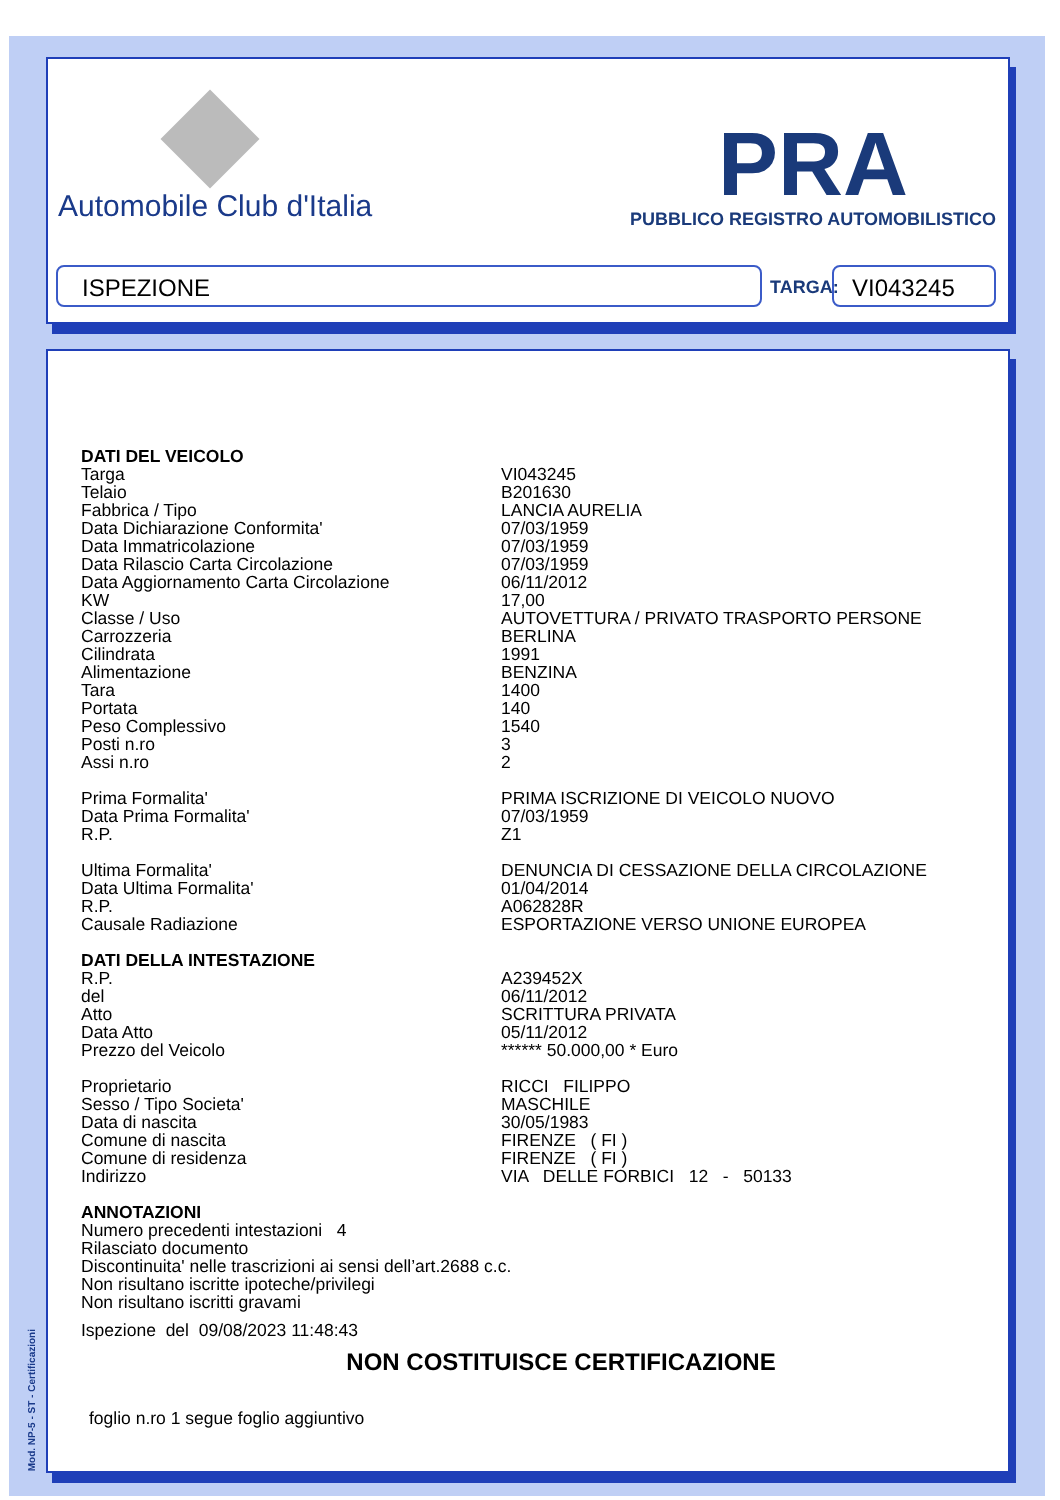Automobile Club d'Italia
PRA
PUBBLICO REGISTRO AUTOMOBILISTICO
ISPEZIONE TARGA: VI043245
| DATI DEL VEICOLO | |
| Targa | VI043245 |
| Telaio | B201630 |
| Fabbrica / Tipo | LANCIA AURELIA |
| Data Dichiarazione Conformita' | 07/03/1959 |
| Data Immatricolazione | 07/03/1959 |
| Data Rilascio Carta Circolazione | 07/03/1959 |
| Data Aggiornamento Carta Circolazione | 06/11/2012 |
| KW | 17,00 |
| Classe / Uso | AUTOVETTURA / PRIVATO TRASPORTO PERSONE |
| Carrozzeria | BERLINA |
| Cilindrata | 1991 |
| Alimentazione | BENZINA |
| Tara | 1400 |
| Portata | 140 |
| Peso Complessivo | 1540 |
| Posti n.ro | 3 |
| Assi n.ro | 2 |
| Prima Formalita' | PRIMA ISCRIZIONE DI VEICOLO NUOVO |
| Data Prima Formalita' | 07/03/1959 |
| R.P. | Z1 |
| Ultima Formalita' | DENUNCIA DI CESSAZIONE DELLA CIRCOLAZIONE |
| Data Ultima Formalita' | 01/04/2014 |
| R.P. | A062828R |
| Causale Radiazione | ESPORTAZIONE VERSO UNIONE EUROPEA |
| DATI DELLA INTESTAZIONE | |
| R.P. | A239452X |
| del | 06/11/2012 |
| Atto | SCRITTURA PRIVATA |
| Data Atto | 05/11/2012 |
| Prezzo del Veicolo | ****** 50.000,00 * Euro |
| Proprietario | RICCI FILIPPO |
| Sesso / Tipo Societa' | MASCHILE |
| Data di nascita | 30/05/1983 |
| Comune di nascita | FIRENZE ( FI ) |
| Comune di residenza | FIRENZE ( FI ) |
| Indirizzo | VIA DELLE FORBICI 12 - 50133 |
ANNOTAZIONI
Numero precedenti intestazioni 4
Rilasciato documento
Discontinuita' nelle trascrizioni ai sensi dell’art.2688 c.c.
Non risultano iscritte ipoteche/privilegi
Non risultano iscritti gravami
Ispezione del 09/08/2023 11:48:43
NON COSTITUISCE CERTIFICAZIONE
foglio n.ro 1 segue foglio aggiuntivo
Mod. NP-5 - ST - Certificazioni